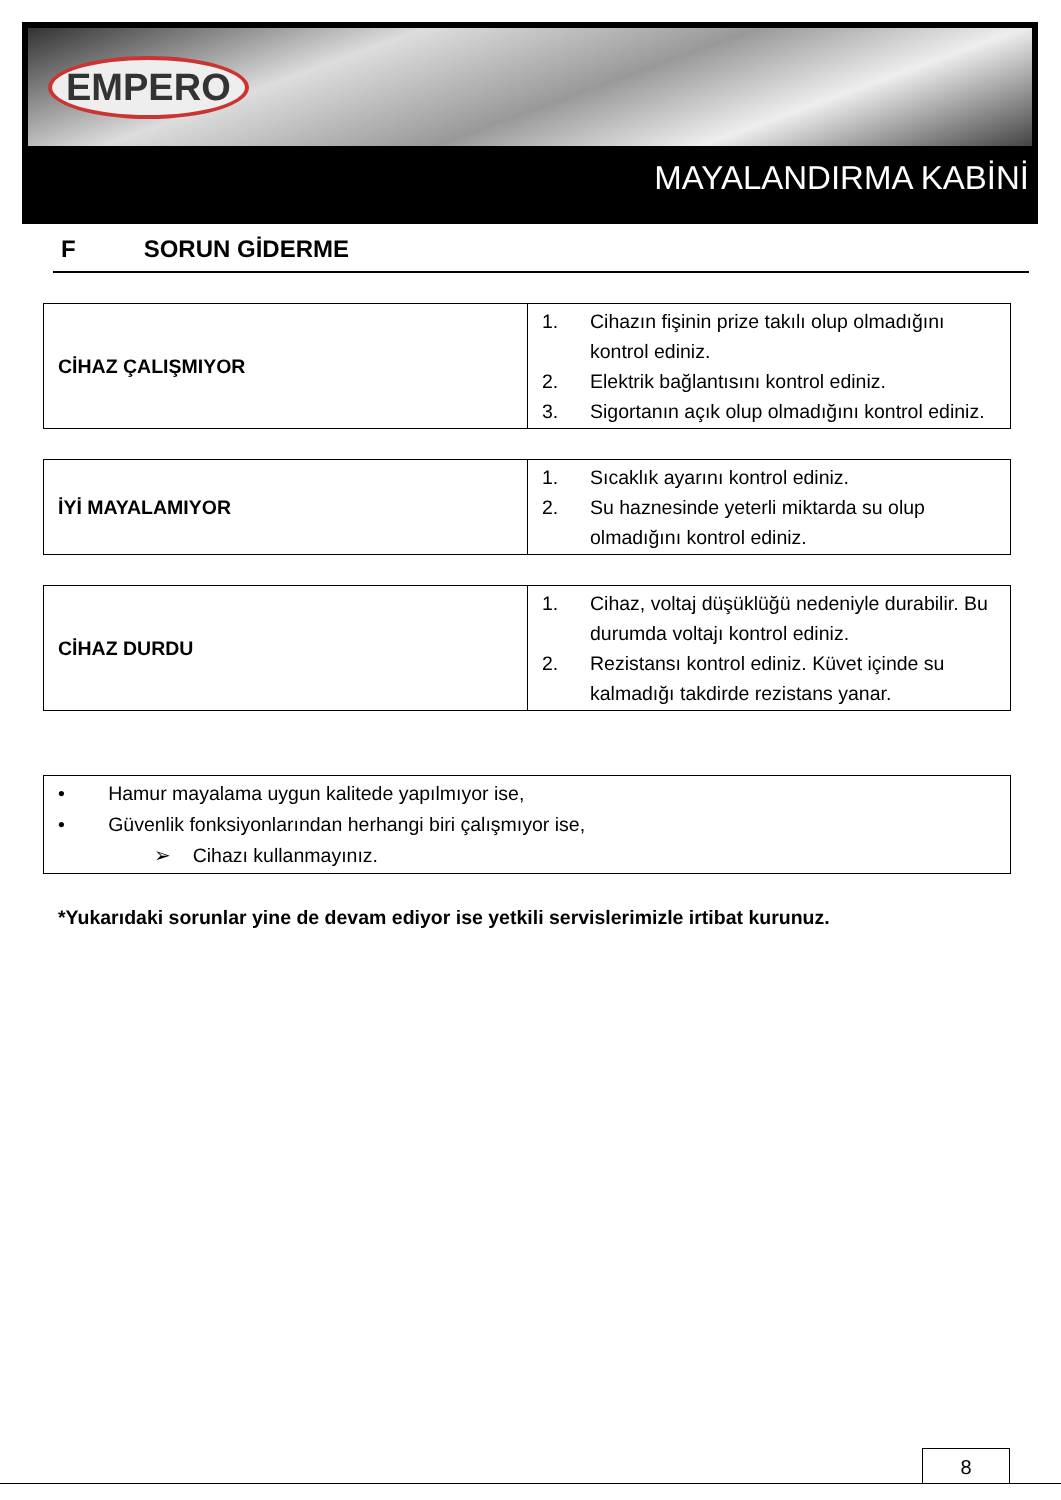EMPERO
MAYALANDIRMA KABİNİ
F SORUN GİDERME
| CİHAZ ÇALIŞMIYOR | 1. Cihazın fişinin prize takılı olup olmadığını kontrol ediniz. 2. Elektrik bağlantısını kontrol ediniz. 3. Sigortanın açık olup olmadığını kontrol ediniz. |
| İYİ MAYALAMIYOR | 1. Sıcaklık ayarını kontrol ediniz. 2. Su haznesinde yeterli miktarda su olup olmadığını kontrol ediniz. |
| CİHAZ DURDU | 1. Cihaz, voltaj düşüklüğü nedeniyle durabilir. Bu durumda voltajı kontrol ediniz. 2. Rezistansı kontrol ediniz. Küvet içinde su kalmadığı takdirde rezistans yanar. |
• Hamur mayalama uygun kalitede yapılmıyor ise,
• Güvenlik fonksiyonlarından herhangi biri çalışmıyor ise,
➢ Cihazı kullanmayınız.
*Yukarıdaki sorunlar yine de devam ediyor ise yetkili servislerimizle irtibat kurunuz.
8